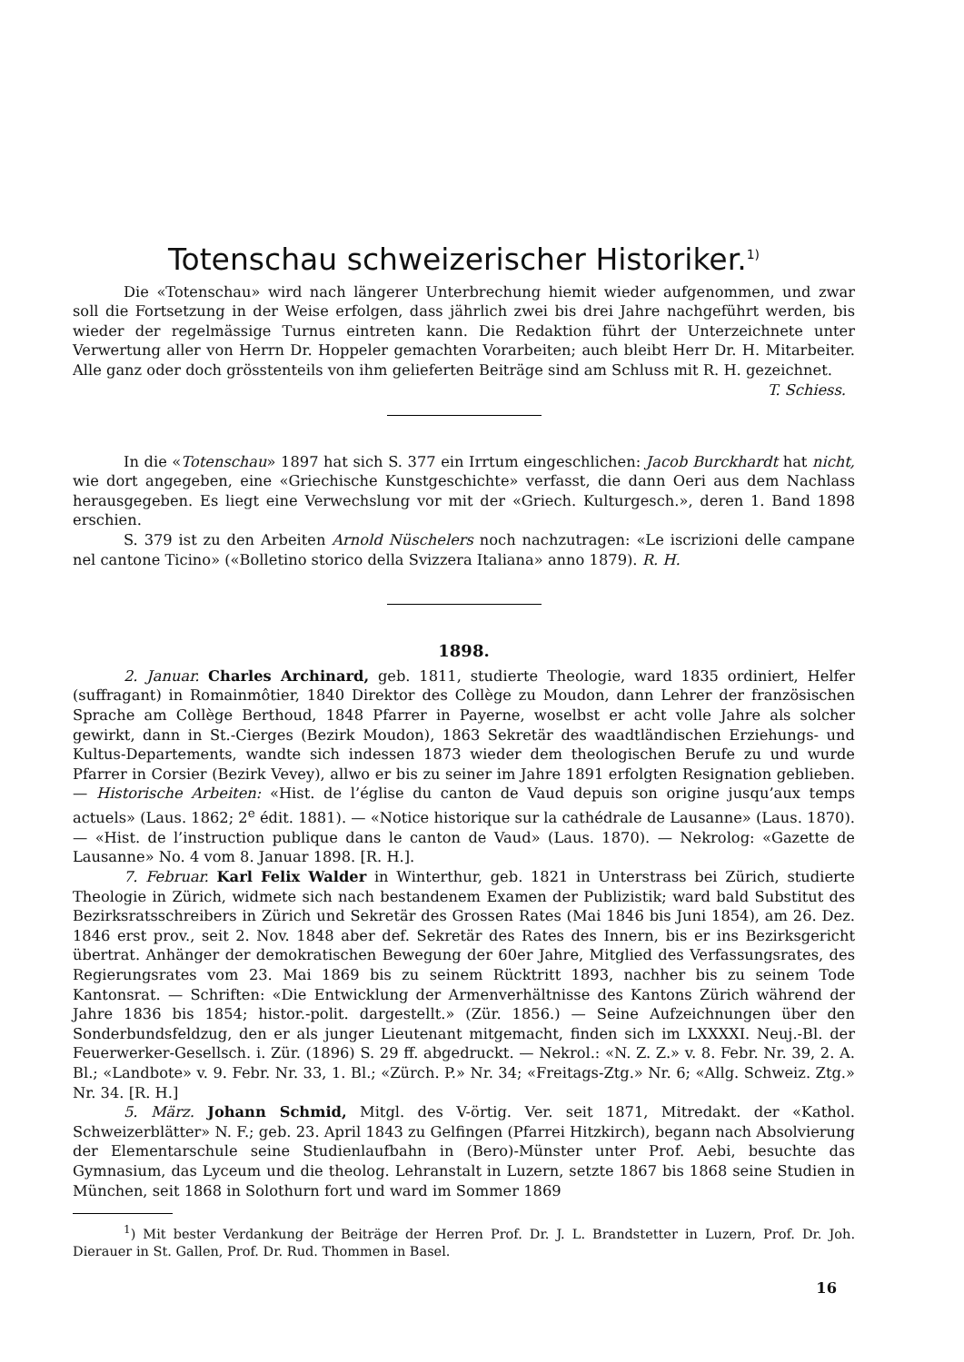Totenschau schweizerischer Historiker.<sup>1)</sup>
Die «Totenschau» wird nach längerer Unterbrechung hiemit wieder aufgenommen, und zwar soll die Fortsetzung in der Weise erfolgen, dass jährlich zwei bis drei Jahre nachgeführt werden, bis wieder der regelmässige Turnus eintreten kann. Die Redaktion führt der Unterzeichnete unter Verwertung aller von Herrn Dr. Hoppeler gemachten Vorarbeiten; auch bleibt Herr Dr. H. Mitarbeiter. Alle ganz oder doch grösstenteils von ihm gelieferten Beiträge sind am Schluss mit R. H. gezeichnet. T. Schiess.
In die «Totenschau» 1897 hat sich S. 377 ein Irrtum eingeschlichen: Jacob Burckhardt hat nicht, wie dort angegeben, eine «Griechische Kunstgeschichte» verfasst, die dann Oeri aus dem Nachlass herausgegeben. Es liegt eine Verwechslung vor mit der «Griech. Kulturgesch.», deren 1. Band 1898 erschien.
S. 379 ist zu den Arbeiten Arnold Nüschelers noch nachzutragen: «Le iscrizioni delle campane nel cantone Ticino» («Bolletino storico della Svizzera Italiana» anno 1879). R. H.
1898.
2. Januar. Charles Archinard, geb. 1811, studierte Theologie, ward 1835 ordiniert, Helfer (suffragant) in Romainmôtier, 1840 Direktor des Collège zu Moudon, dann Lehrer der französischen Sprache am Collège Berthoud, 1848 Pfarrer in Payerne, woselbst er acht volle Jahre als solcher gewirkt, dann in St.-Cierges (Bezirk Moudon), 1863 Sekretär des waadtländischen Erziehungs- und Kultus-Departements, wandte sich indessen 1873 wieder dem theologischen Berufe zu und wurde Pfarrer in Corsier (Bezirk Vevey), allwo er bis zu seiner im Jahre 1891 erfolgten Resignation geblieben. — Historische Arbeiten: «Hist. de l’église du canton de Vaud depuis son origine jusqu’aux temps actuels» (Laus. 1862; 2<sup>e</sup> édit. 1881). — «Notice historique sur la cathédrale de Lausanne» (Laus. 1870). — «Hist. de l’instruction publique dans le canton de Vaud» (Laus. 1870). — Nekrolog: «Gazette de Lausanne» No. 4 vom 8. Januar 1898. [R. H.].
7. Februar. Karl Felix Walder in Winterthur, geb. 1821 in Unterstrass bei Zürich, studierte Theologie in Zürich, widmete sich nach bestandenem Examen der Publizistik; ward bald Substitut des Bezirksratsschreibers in Zürich und Sekretär des Grossen Rates (Mai 1846 bis Juni 1854), am 26. Dez. 1846 erst prov., seit 2. Nov. 1848 aber def. Sekretär des Rates des Innern, bis er ins Bezirksgericht übertrat. Anhänger der demokratischen Bewegung der 60er Jahre, Mitglied des Verfassungsrates, des Regierungsrates vom 23. Mai 1869 bis zu seinem Rücktritt 1893, nachher bis zu seinem Tode Kantonsrat. — Schriften: «Die Entwicklung der Armenverhältnisse des Kantons Zürich während der Jahre 1836 bis 1854; histor.-polit. dargestellt.» (Zür. 1856.) — Seine Aufzeichnungen über den Sonderbundsfeldzug, den er als junger Lieutenant mitgemacht, finden sich im LXXXXI. Neuj.-Bl. der Feuerwerker-Gesellsch. i. Zür. (1896) S. 29 ff. abgedruckt. — Nekrol.: «N. Z. Z.» v. 8. Febr. Nr. 39, 2. A. Bl.; «Landbote» v. 9. Febr. Nr. 33, 1. Bl.; «Zürch. P.» Nr. 34; «Freitags-Ztg.» Nr. 6; «Allg. Schweiz. Ztg.» Nr. 34. [R. H.]
5. März. Johann Schmid, Mitgl. des V-örtig. Ver. seit 1871, Mitredakt. der «Kathol. Schweizerblätter» N. F.; geb. 23. April 1843 zu Gelfingen (Pfarrei Hitzkirch), begann nach Absolvierung der Elementarschule seine Studienlaufbahn in (Bero)-Münster unter Prof. Aebi, besuchte das Gymnasium, das Lyceum und die theolog. Lehranstalt in Luzern, setzte 1867 bis 1868 seine Studien in München, seit 1868 in Solothurn fort und ward im Sommer 1869
<sup>1</sup>) Mit bester Verdankung der Beiträge der Herren Prof. Dr. J. L. Brandstetter in Luzern, Prof. Dr. Joh. Dierauer in St. Gallen, Prof. Dr. Rud. Thommen in Basel.
16